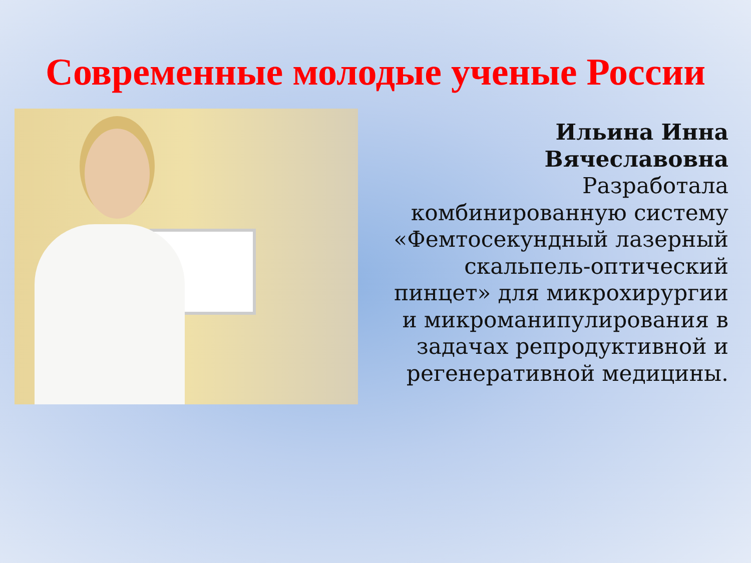Современные молодые ученые России
Ильина Инна Вячеславовна
Разработала комбинированную систему «Фемтосекундный лазерный скальпель-оптический пинцет» для микрохирургии и микроманипулирования в задачах репродуктивной и регенеративной медицины.